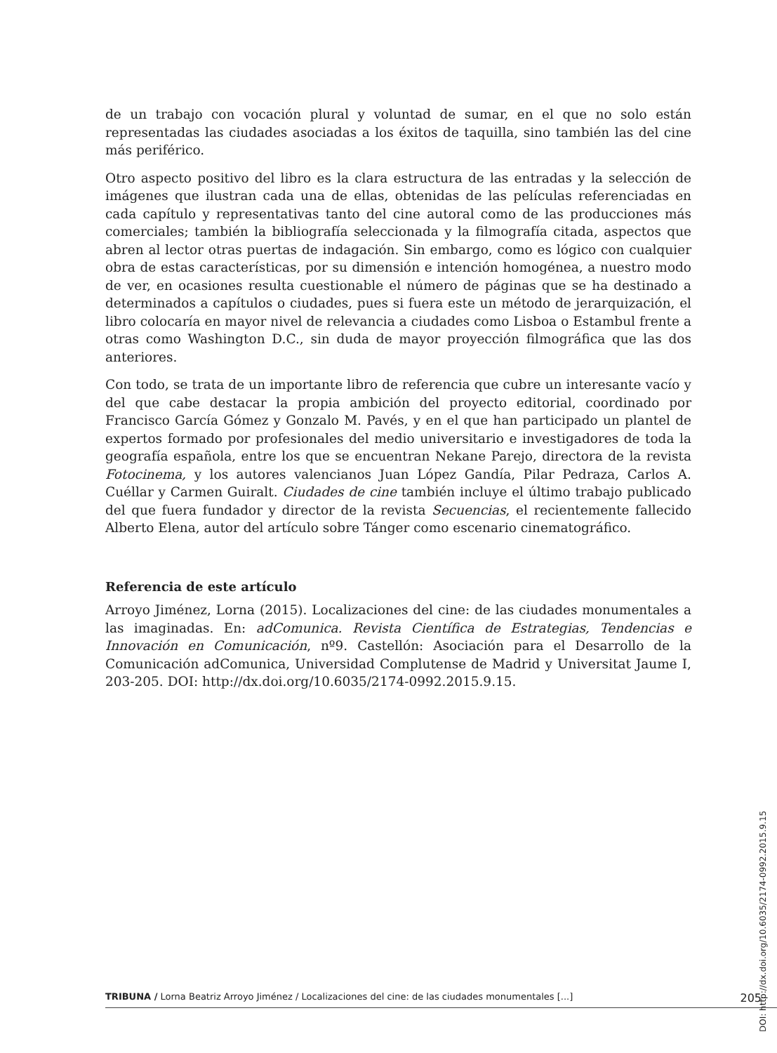de un trabajo con vocación plural y voluntad de sumar, en el que no solo están representadas las ciudades asociadas a los éxitos de taquilla, sino también las del cine más periférico.
Otro aspecto positivo del libro es la clara estructura de las entradas y la selección de imágenes que ilustran cada una de ellas, obtenidas de las películas referenciadas en cada capítulo y representativas tanto del cine autoral como de las producciones más comerciales; también la bibliografía seleccionada y la filmografía citada, aspectos que abren al lector otras puertas de indagación. Sin embargo, como es lógico con cualquier obra de estas características, por su dimensión e intención homogénea, a nuestro modo de ver, en ocasiones resulta cuestionable el número de páginas que se ha destinado a determinados a capítulos o ciudades, pues si fuera este un método de jerarquización, el libro colocaría en mayor nivel de relevancia a ciudades como Lisboa o Estambul frente a otras como Washington D.C., sin duda de mayor proyección filmográfica que las dos anteriores.
Con todo, se trata de un importante libro de referencia que cubre un interesante vacío y del que cabe destacar la propia ambición del proyecto editorial, coordinado por Francisco García Gómez y Gonzalo M. Pavés, y en el que han participado un plantel de expertos formado por profesionales del medio universitario e investigadores de toda la geografía española, entre los que se encuentran Nekane Parejo, directora de la revista Fotocinema, y los autores valencianos Juan López Gandía, Pilar Pedraza, Carlos A. Cuéllar y Carmen Guiralt. Ciudades de cine también incluye el último trabajo publicado del que fuera fundador y director de la revista Secuencias, el recientemente fallecido Alberto Elena, autor del artículo sobre Tánger como escenario cinematográfico.
Referencia de este artículo
Arroyo Jiménez, Lorna (2015). Localizaciones del cine: de las ciudades monumentales a las imaginadas. En: adComunica. Revista Científica de Estrategias, Tendencias e Innovación en Comunicación, nº9. Castellón: Asociación para el Desarrollo de la Comunicación adComunica, Universidad Complutense de Madrid y Universitat Jaume I, 203-205. DOI: http://dx.doi.org/10.6035/2174-0992.2015.9.15.
DOI: http://dx.doi.org/10.6035/2174-0992.2015.9.15
TRIBUNA / Lorna Beatriz Arroyo Jiménez / Localizaciones del cine: de las ciudades monumentales [...] 205